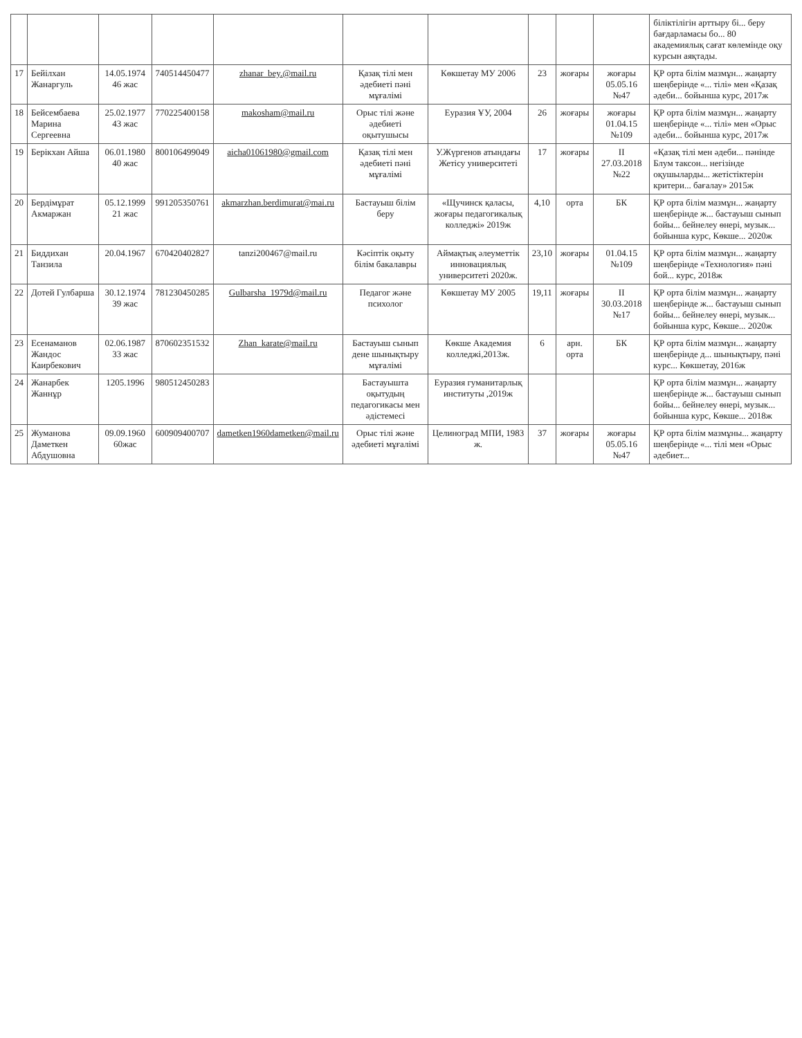| | | | | | | | | | | біліктілігін арттыру бі... беру бағдарламасы бо... 80 академиялық сағат көлемінде оқу курсын аяқтады. |
| 17 | Бейілхан Жанаргуль | 14.05.1974 46 жас | 740514450477 | zhanar_bey.@mail.ru | Қазақ тілі мен әдебиеті пәні мұғалімі | Көкшетау МУ 2006 | 23 | жоғары | жоғары 05.05.16 №47 | ҚР орта білім мазмұн... жаңарту шеңберінде «... тілі» мен «Қазақ әдеби... бойынша курс, 2017ж |
| 18 | Бейсембаева Марина Сергеевна | 25.02.1977 43 жас | 770225400158 | makosham@mail.ru | Орыс тілі және әдебиеті оқытушысы | Еуразия ҰУ, 2004 | 26 | жоғары | жоғары 01.04.15 №109 | ҚР орта білім мазмұн... жаңарту шеңберінде «... тілі» мен «Орыс әдеби... бойынша курс, 2017ж |
| 19 | Берікхан Айша | 06.01.1980 40 жас | 800106499049 | aicha01061980@gmail.com | Қазақ тілі мен әдебиеті пәні мұғалімі | У.Жүргенов атындағы Жетісу университеті | 17 | жоғары | II 27.03.2018 №22 | «Қазақ тілі мен әдеби... пәнінде Блум таксон... негізінде оқушыларды... жетістіктерін критери... бағалау» 2015ж |
| 20 | Бердімұрат Акмаржан | 05.12.1999 21 жас | 991205350761 | akmarzhan.berdimurat@mai.ru | Бастауыш білім беру | «Щучинск қаласы, жоғары педагогикалық колледжі» 2019ж | 4,10 | орта | БК | ҚР орта білім мазмұн... жаңарту шеңберінде ж... бастауыш сынып бойы... бейнелеу өнері, музык... бойынша курс, Көкше... 2020ж |
| 21 | Биддихан Танзила | 20.04.1967 | 670420402827 | tanzi200467@mail.ru | Кәсіптік оқыту білім бакалавры | Аймақтық әлеуметтік инновациялық университеті 2020ж. | 23,10 | жоғары | 01.04.15 №109 | ҚР орта білім мазмұн... жаңарту шеңберінде «Технология» пәні бой... курс, 2018ж |
| 22 | Дотей Гулбарша | 30.12.1974 39 жас | 781230450285 | Gulbarsha_1979d@mail.ru | Педагог және психолог | Көкшетау МУ 2005 | 19,11 | жоғары | II 30.03.2018 №17 | ҚР орта білім мазмұн... жаңарту шеңберінде ж... бастауыш сынып бойы... бейнелеу өнері, музык... бойынша курс, Көкше... 2020ж |
| 23 | Есенаманов Жандос Каирбекович | 02.06.1987 33 жас | 870602351532 | Zhan_karate@mail.ru | Бастауыш сынып дене шынықтыру мұғалімі | Көкше Академия колледжі,2013ж. | 6 | арн. орта | БК | ҚР орта білім мазмұн... жаңарту шеңберінде д... шынықтыру, пәні курс... Көкшетау, 2016ж |
| 24 | Жанарбек Жаннұр | 1205.1996 | 980512450283 | | Бастауышта оқытудың педагогикасы мен әдістемесі | Еуразия гуманитарлық институты ,2019ж | | | | ҚР орта білім мазмұн... жаңарту шеңберінде ж... бастауыш сынып бойы... бейнелеу өнері, музык... бойынша курс, Көкше... 2018ж |
| 25 | Жуманова Даметкен Абдушовна | 09.09.1960 60жас | 600909400707 | dametken1960dametken@mail.ru | Орыс тілі және әдебиеті мұғалімі | Целиноград МПИ, 1983 ж. | 37 | жоғары | жоғары 05.05.16 №47 | ҚР орта білім мазмұны... жаңарту шеңберінде «... тілі мен «Орыс әдебиет... |